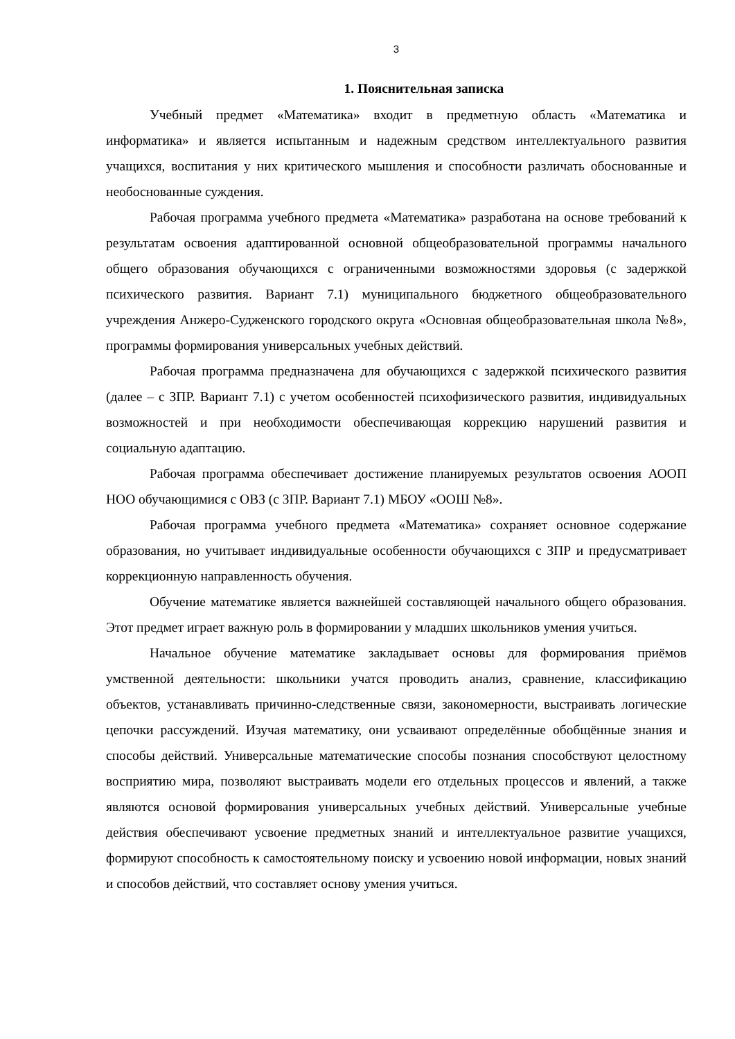3
1. Пояснительная записка
Учебный предмет «Математика» входит в предметную область «Математика и информатика» и является испытанным и надежным средством интеллектуального развития учащихся, воспитания у них критического мышления и способности различать обоснованные и необоснованные суждения.
Рабочая программа учебного предмета «Математика» разработана на основе требований к результатам освоения адаптированной основной общеобразовательной программы начального общего образования обучающихся с ограниченными возможностями здоровья (с задержкой психического развития. Вариант 7.1) муниципального бюджетного общеобразовательного учреждения Анжеро-Судженского городского округа «Основная общеобразовательная школа №8», программы формирования универсальных учебных действий.
Рабочая программа предназначена для обучающихся с задержкой психического развития (далее – с ЗПР. Вариант 7.1) с учетом особенностей психофизического развития, индивидуальных возможностей и при необходимости обеспечивающая коррекцию нарушений развития и социальную адаптацию.
Рабочая программа обеспечивает достижение планируемых результатов освоения АООП НОО обучающимися с ОВЗ (с ЗПР. Вариант 7.1) МБОУ «ООШ №8».
Рабочая программа учебного предмета «Математика» сохраняет основное содержание образования, но учитывает индивидуальные особенности обучающихся с ЗПР и предусматривает коррекционную направленность обучения.
Обучение математике является важнейшей составляющей начального общего образования. Этот предмет играет важную роль в формировании у младших школьников умения учиться.
Начальное обучение математике закладывает основы для формирования приёмов умственной деятельности: школьники учатся проводить анализ, сравнение, классификацию объектов, устанавливать причинно-следственные связи, закономерности, выстраивать логические цепочки рассуждений. Изучая математику, они усваивают определённые обобщённые знания и способы действий. Универсальные математические способы познания способствуют целостному восприятию мира, позволяют выстраивать модели его отдельных процессов и явлений, а также являются основой формирования универсальных учебных действий. Универсальные учебные действия обеспечивают усвоение предметных знаний и интеллектуальное развитие учащихся, формируют способность к самостоятельному поиску и усвоению новой информации, новых знаний и способов действий, что составляет основу умения учиться.